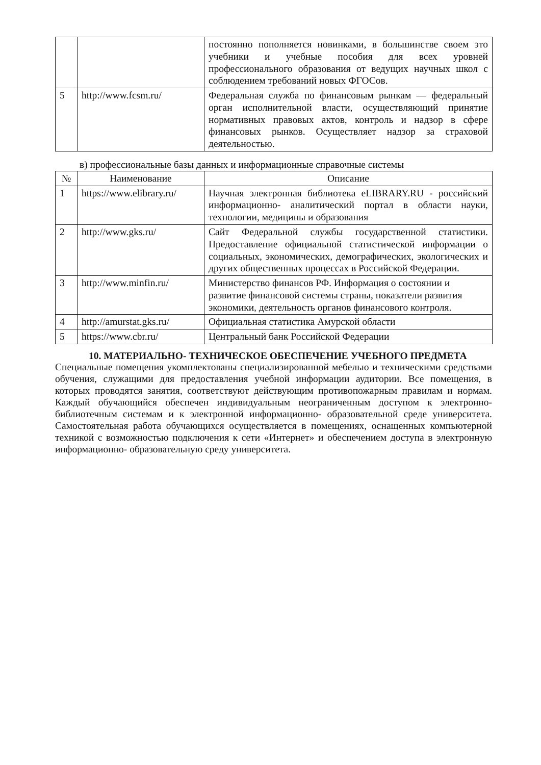| | | постоянно пополняется новинками, в большинстве своем это учебники и учебные пособия для всех уровней профессионального образования от ведущих научных школ с соблюдением требований новых ФГОСов. |
| 5 | http://www.fcsm.ru/ | Федеральная служба по финансовым рынкам — федеральный орган исполнительной власти, осуществляющий принятие нормативных правовых актов, контроль и надзор в сфере финансовых рынков. Осуществляет надзор за страховой деятельностью. |
в) профессиональные базы данных и информационные справочные системы
| № | Наименование | Описание |
| --- | --- | --- |
| 1 | https://www.elibrary.ru/ | Научная электронная библиотека eLIBRARY.RU - российский информационно- аналитический портал в области науки, технологии, медицины и образования |
| 2 | http://www.gks.ru/ | Сайт Федеральной службы государственной статистики. Предоставление официальной статистической информации о социальных, экономических, демографических, экологических и других общественных процессах в Российской Федерации. |
| 3 | http://www.minfin.ru/ | Министерство финансов РФ. Информация о состоянии и развитие финансовой системы страны, показатели развития экономики, деятельность органов финансового контроля. |
| 4 | http://amurstat.gks.ru/ | Официальная статистика Амурской области |
| 5 | https://www.cbr.ru/ | Центральный банк Российской Федерации |
10. МАТЕРИАЛЬНО- ТЕХНИЧЕСКОЕ ОБЕСПЕЧЕНИЕ УЧЕБНОГО ПРЕДМЕТА
Специальные помещения укомплектованы специализированной мебелью и техническими средствами обучения, служащими для предоставления учебной информации аудитории. Все помещения, в которых проводятся занятия, соответствуют действующим противопожарным правилам и нормам. Каждый обучающийся обеспечен индивидуальным неограниченным доступом к электронно-библиотечным системам и к электронной информационно- образовательной среде университета. Самостоятельная работа обучающихся осуществляется в помещениях, оснащенных компьютерной техникой с возможностью подключения к сети «Интернет» и обеспечением доступа в электронную информационно- образовательную среду университета.